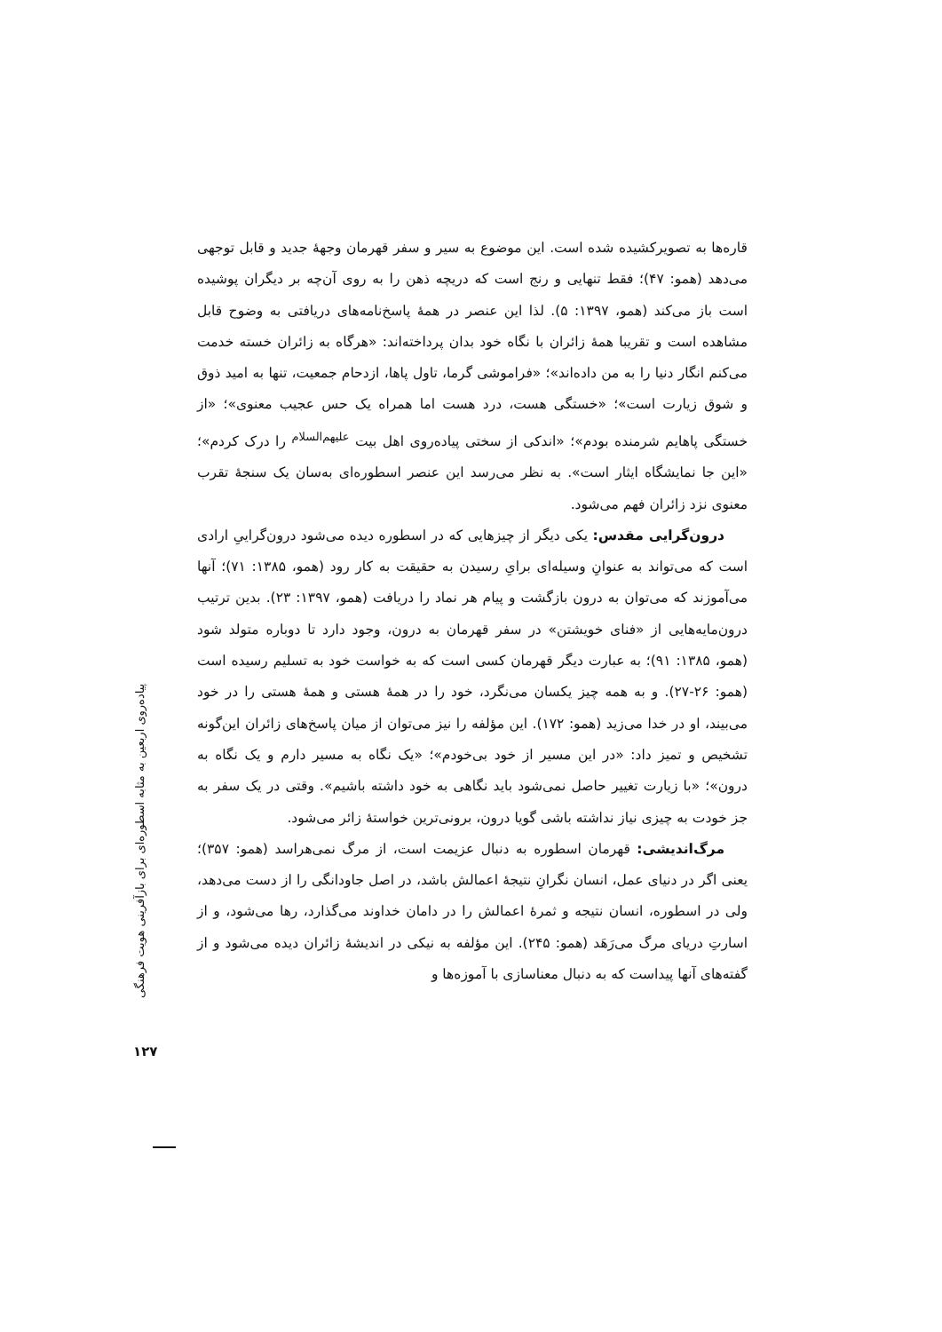قاره‌ها به تصویرکشیده شده است. این موضوع به سیر و سفر قهرمان وجهۀ جدید و قابل توجهی می‌دهد (همو: ۴۷)؛ فقط تنهایی و رنج است که دریچه ذهن را به روی آن‌چه بر دیگران پوشیده است باز می‌کند (همو، ۱۳۹۷: ۵). لذا این عنصر در همۀ پاسخ‌نامه‌های دریافتی به وضوح قابل مشاهده است و تقریبا همۀ زائران با نگاه خود بدان پرداخته‌اند: «هرگاه به زائران خسته خدمت می‌کنم انگار دنیا را به من داده‌اند»؛ «فراموشی گرما، تاول پاها، ازدحام جمعیت، تنها به امید ذوق و شوق زیارت است»؛ «خستگی هست، درد هست اما همراه یک حس عجیب معنوی»؛ «از خستگی پاهایم شرمنده بودم»؛ «اندکی از سختی پیاده‌روی اهل بیت <sup>علیهم‌السلام</sup> را درک کردم»؛ «این جا نمایشگاه ایثار است». به نظر می‌رسد این عنصر اسطوره‌ای به‌سان یک سنجۀ تقرب معنوی نزد زائران فهم می‌شود.
درون‌گرایی مقدس: یکی دیگر از چیزهایی که در اسطوره دیده می‌شود درون‌گراییِ ارادی است که می‌تواند به عنوانِ وسیله‌ای برایِ رسیدن به حقیقت به کار رود (همو، ۱۳۸۵: ۷۱)؛ آنها می‌آموزند که می‌توان به درون بازگشت و پیام هر نماد را دریافت (همو، ۱۳۹۷: ۲۳). بدین ترتیب درون‌مایه‌هایی از «فنای خویشتن» در سفر قهرمان به درون، وجود دارد تا دوباره متولد شود (همو، ۱۳۸۵: ۹۱)؛ به عبارت دیگر قهرمان کسی است که به خواست خود به تسلیم رسیده است (همو: ۲۶-۲۷). و به همه چیز یکسان می‌نگرد، خود را در همۀ هستی و همۀ هستی را در خود می‌بیند، او در خدا می‌زید (همو: ۱۷۲). این مؤلفه را نیز می‌توان از میان پاسخ‌های زائران این‌گونه تشخیص و تمیز داد: «در این مسیر از خود بی‌خودم»؛ «یک نگاه به مسیر دارم و یک نگاه به درون»؛ «با زیارت تغییر حاصل نمی‌شود باید نگاهی به خود داشته باشیم». وقتی در یک سفر به جز خودت به چیزی نیاز نداشته باشی گویا درون، برونی‌ترین خواستۀ زائر می‌شود.
مرگ‌اندیشی: قهرمان اسطوره به دنبال عزیمت است، از مرگ نمی‌هراسد (همو: ۳۵۷)؛ یعنی اگر در دنیای عمل، انسان نگرانِ نتیجۀ اعمالش باشد، در اصل جاودانگی را از دست می‌دهد، ولی در اسطوره، انسان نتیجه و ثمرۀ اعمالش را در دامان خداوند می‌گذارد، رها می‌شود، و از اسارتِ دریای مرگ می‌رَهَد (همو: ۲۴۵). این مؤلفه به نیکی در اندیشۀ زائران دیده می‌شود و از گفته‌های آنها پیداست که به دنبال معناسازی با آموزه‌ها و
پیاده‌روی اربعین به مثابه اسطوره‌ای برای بازآفرینی هویت فرهنگی
۱۲۷